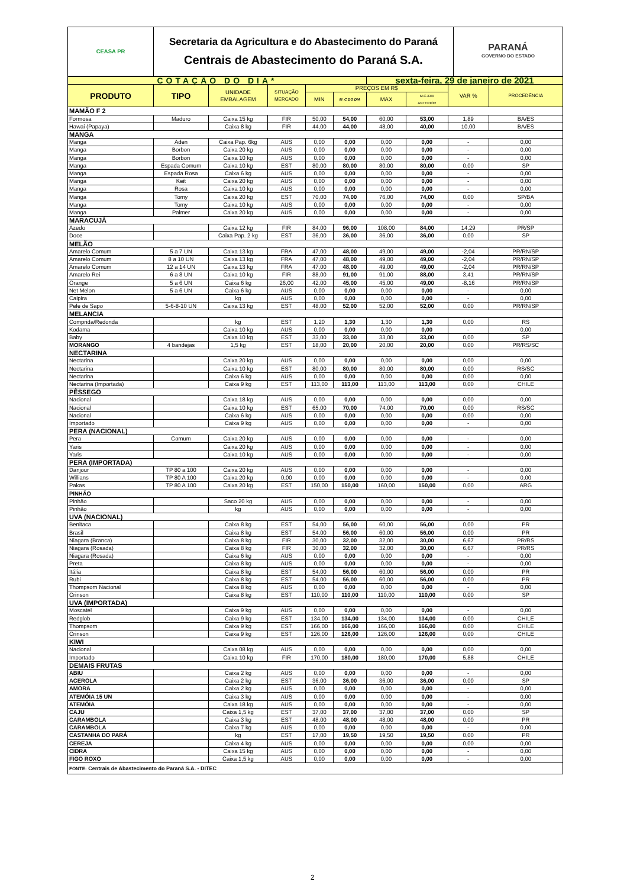| CEASA PR | Secretaria da Agricultura e do Abastecimento do Paraná Centrais de Abastecimento do Paraná S.A. | PARANÁ GOVERNO DO ESTADO |
| COTAÇÃO DO DIA* | | | | | | sexta-feira, 29 de janeiro de 2021 | | | |
| PRODUTO | TIPO | UNIDADE EMBALAGEM | SITUAÇÃO MERCADO | PREÇOS EM R$ | | | | VAR % | PROCEDÊNCIA |
| | | | | MIN | M_C DO DIA | MAX | M.C./DIA ANTERIOR | | |
| MAMÃO F 2 | | | | | | | | | |
| Formosa | Maduro | Caixa 15 kg | FIR | 50,00 | 54,00 | 60,00 | 53,00 | 1,89 | BA/ES |
| Hawai (Papaya) | | Caixa 8 kg | FIR | 44,00 | 44,00 | 48,00 | 40,00 | 10,00 | BA/ES |
| MANGA | | | | | | | | | |
| Manga | Aden | Caixa Pap. 6kg | AUS | 0,00 | 0,00 | 0,00 | 0,00 | - | 0,00 |
| Manga | Borbon | Caixa 20 kg | AUS | 0,00 | 0,00 | 0,00 | 0,00 | - | 0,00 |
| Manga | Borbon | Caixa 10 kg | AUS | 0,00 | 0,00 | 0,00 | 0,00 | - | 0,00 |
| Manga | Espada Comum | Caixa 10 kg | EST | 80,00 | 80,00 | 80,00 | 80,00 | 0,00 | SP |
| Manga | Espada Rosa | Caixa 6 kg | AUS | 0,00 | 0,00 | 0,00 | 0,00 | - | 0,00 |
| Manga | Keit | Caixa 20 kg | AUS | 0,00 | 0,00 | 0,00 | 0,00 | - | 0,00 |
| Manga | Rosa | Caixa 10 kg | AUS | 0,00 | 0,00 | 0,00 | 0,00 | - | 0,00 |
| Manga | Tomy | Caixa 20 kg | EST | 70,00 | 74,00 | 76,00 | 74,00 | 0,00 | SP/BA |
| Manga | Tomy | Caixa 10 kg | AUS | 0,00 | 0,00 | 0,00 | 0,00 | - | 0,00 |
| Manga | Palmer | Caixa 20 kg | AUS | 0,00 | 0,00 | 0,00 | 0,00 | - | 0,00 |
| MARACUJÁ | | | | | | | | | |
| Azedo | | Caixa 12 kg | FIR | 84,00 | 96,00 | 108,00 | 84,00 | 14,29 | PR/SP |
| Doce | | Caixa Pap. 2 kg | EST | 36,00 | 36,00 | 36,00 | 36,00 | 0,00 | SP |
| MELÃO | | | | | | | | | |
| Amarelo Comum | 5 a 7 UN | Caixa 13 kg | FRA | 47,00 | 48,00 | 49,00 | 49,00 | -2,04 | PR/RN/SP |
| Amarelo Comum | 8 a 10 UN | Caixa 13 kg | FRA | 47,00 | 48,00 | 49,00 | 49,00 | -2,04 | PR/RN/SP |
| Amarelo Comum | 12 a 14 UN | Caixa 13 kg | FRA | 47,00 | 48,00 | 49,00 | 49,00 | -2,04 | PR/RN/SP |
| Amarelo Rei | 6 a 8 UN | Caixa 10 kg | FIR | 88,00 | 91,00 | 91,00 | 88,00 | 3,41 | PR/RN/SP |
| Orange | 5 a 6 UN | Caixa 6 kg | 26,00 | 42,00 | 45,00 | 45,00 | 49,00 | -8,16 | PR/RN/SP |
| Net Melon | 5 a 6 UN | Caixa 6 kg | AUS | 0,00 | 0,00 | 0,00 | 0,00 | - | 0,00 |
| Caipira | | kg | AUS | 0,00 | 0,00 | 0,00 | 0,00 | - | 0,00 |
| Pele de Sapo | 5-6-8-10 UN | Caixa 13 kg | EST | 48,00 | 52,00 | 52,00 | 52,00 | 0,00 | PR/RN/SP |
| MELANCIA | | | | | | | | | |
| Comprida/Redonda | | kg | EST | 1,20 | 1,30 | 1,30 | 1,30 | 0,00 | RS |
| Kodama | | Caixa 10 kg | AUS | 0,00 | 0,00 | 0,00 | 0,00 | - | 0,00 |
| Baby | | Caixa 10 kg | EST | 33,00 | 33,00 | 33,00 | 33,00 | 0,00 | SP |
| MORANGO | 4 bandejas | 1,5 kg | EST | 18,00 | 20,00 | 20,00 | 20,00 | 0,00 | PR/RS/SC |
| NECTARINA | | | | | | | | | |
| Nectarina | | Caixa 20 kg | AUS | 0,00 | 0,00 | 0,00 | 0,00 | 0,00 | 0,00 |
| Nectarina | | Caixa 10 kg | EST | 80,00 | 80,00 | 80,00 | 80,00 | 0,00 | RS/SC |
| Nectarina | | Caixa 6 kg | AUS | 0,00 | 0,00 | 0,00 | 0,00 | 0,00 | 0,00 |
| Nectarina (Importada) | | Caixa 9 kg | EST | 113,00 | 113,00 | 113,00 | 113,00 | 0,00 | CHILE |
| PÊSSEGO | | | | | | | | | |
| Nacional | | Caixa 18 kg | AUS | 0,00 | 0,00 | 0,00 | 0,00 | 0,00 | 0,00 |
| Nacional | | Caixa 10 kg | EST | 65,00 | 70,00 | 74,00 | 70,00 | 0,00 | RS/SC |
| Nacional | | Caixa 6 kg | AUS | 0,00 | 0,00 | 0,00 | 0,00 | 0,00 | 0,00 |
| Importado | | Caixa 9 kg | AUS | 0,00 | 0,00 | 0,00 | 0,00 | - | 0,00 |
| PERA (NACIONAL) | | | | | | | | | |
| Pera | Comum | Caixa 20 kg | AUS | 0,00 | 0,00 | 0,00 | 0,00 | - | 0,00 |
| Yaris | | Caixa 20 kg | AUS | 0,00 | 0,00 | 0,00 | 0,00 | - | 0,00 |
| Yaris | | Caixa 10 kg | AUS | 0,00 | 0,00 | 0,00 | 0,00 | - | 0,00 |
| PERA (IMPORTADA) | | | | | | | | | |
| Danjour | TP 80 a 100 | Caixa 20 kg | AUS | 0,00 | 0,00 | 0,00 | 0,00 | - | 0,00 |
| Willians | TP 80 A 100 | Caixa 20 kg | 0,00 | 0,00 | 0,00 | 0,00 | 0,00 | - | 0,00 |
| Pakas | TP 80 A 100 | Caixa 20 kg | EST | 150,00 | 150,00 | 160,00 | 150,00 | 0,00 | ARG |
| PINHÃO | | | | | | | | | |
| Pinhão | | Saco 20 kg | AUS | 0,00 | 0,00 | 0,00 | 0,00 | - | 0,00 |
| Pinhão | | kg | AUS | 0,00 | 0,00 | 0,00 | 0,00 | - | 0,00 |
| UVA (NACIONAL) | | | | | | | | | |
| Benitaca | | Caixa 8 kg | EST | 54,00 | 56,00 | 60,00 | 56,00 | 0,00 | PR |
| Brasil | | Caixa 8 kg | EST | 54,00 | 56,00 | 60,00 | 56,00 | 0,00 | PR |
| Niagara (Branca) | | Caixa 8 kg | FIR | 30,00 | 32,00 | 32,00 | 30,00 | 6,67 | PR/RS |
| Niagara (Rosada) | | Caixa 8 kg | FIR | 30,00 | 32,00 | 32,00 | 30,00 | 6,67 | PR/RS |
| Niagara (Rosada) | | Caixa 6 kg | AUS | 0,00 | 0,00 | 0,00 | 0,00 | - | 0,00 |
| Preta | | Caixa 8 kg | AUS | 0,00 | 0,00 | 0,00 | 0,00 | - | 0,00 |
| Itália | | Caixa 8 kg | EST | 54,00 | 56,00 | 60,00 | 56,00 | 0,00 | PR |
| Rubi | | Caixa 8 kg | EST | 54,00 | 56,00 | 60,00 | 56,00 | 0,00 | PR |
| Thompsom Nacional | | Caixa 8 kg | AUS | 0,00 | 0,00 | 0,00 | 0,00 | - | 0,00 |
| Crinson | | Caixa 8 kg | EST | 110,00 | 110,00 | 110,00 | 110,00 | 0,00 | SP |
| UVA (IMPORTADA) | | | | | | | | | |
| Moscatel | | Caixa 9 kg | AUS | 0,00 | 0,00 | 0,00 | 0,00 | - | 0,00 |
| Redglob | | Caixa 9 kg | EST | 134,00 | 134,00 | 134,00 | 134,00 | 0,00 | CHILE |
| Thompsom | | Caixa 9 kg | EST | 166,00 | 166,00 | 166,00 | 166,00 | 0,00 | CHILE |
| Crinson | | Caixa 9 kg | EST | 126,00 | 126,00 | 126,00 | 126,00 | 0,00 | CHILE |
| KIWI | | | | | | | | | |
| Nacional | | Caixa 08 kg | AUS | 0,00 | 0,00 | 0,00 | 0,00 | 0,00 | 0,00 |
| Importado | | Caixa 10 kg | FIR | 170,00 | 180,00 | 180,00 | 170,00 | 5,88 | CHILE |
| DEMAIS FRUTAS | | | | | | | | | |
| ABIU | | Caixa 2 kg | AUS | 0,00 | 0,00 | 0,00 | 0,00 | - | 0,00 |
| ACEROLA | | Caixa 2 kg | EST | 36,00 | 36,00 | 36,00 | 36,00 | 0,00 | SP |
| AMORA | | Caixa 2 kg | AUS | 0,00 | 0,00 | 0,00 | 0,00 | - | 0,00 |
| ATEMÓIA 15 UN | | Caixa 3 kg | AUS | 0,00 | 0,00 | 0,00 | 0,00 | - | 0,00 |
| ATEMÓIA | | Caixa 18 kg | AUS | 0,00 | 0,00 | 0,00 | 0,00 | - | 0,00 |
| CAJU | | Caixa 1,5 kg | EST | 37,00 | 37,00 | 37,00 | 37,00 | 0,00 | SP |
| CARAMBOLA | | Caixa 3 kg | EST | 48,00 | 48,00 | 48,00 | 48,00 | 0,00 | PR |
| CARAMBOLA | | Caixa 7 kg | AUS | 0,00 | 0,00 | 0,00 | 0,00 | - | 0,00 |
| CASTANHA DO PARÁ | | kg | EST | 17,00 | 19,50 | 19,50 | 19,50 | 0,00 | PR |
| CEREJA | | Caixa 4 kg | AUS | 0,00 | 0,00 | 0,00 | 0,00 | 0,00 | 0,00 |
| CIDRA | | Caixa 15 kg | AUS | 0,00 | 0,00 | 0,00 | 0,00 | - | 0,00 |
| FIGO ROXO | | Caixa 1,5 kg | AUS | 0,00 | 0,00 | 0,00 | 0,00 | - | 0,00 |
| FONTE: Centrais de Abastecimento do Paraná S.A. - DITEC | | | | | | | | | |
2